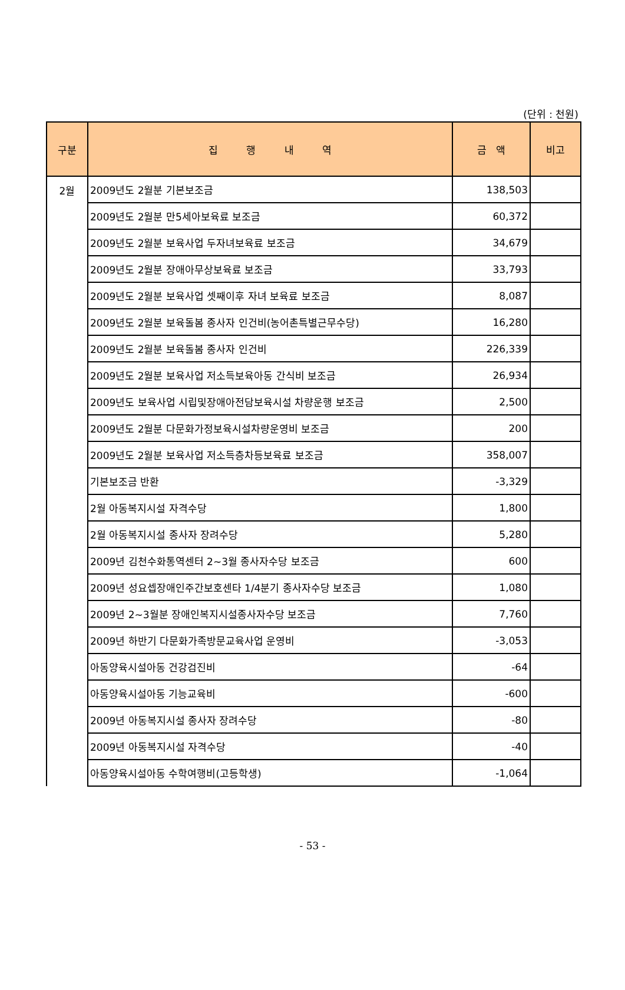(단위 : 천원)
| 구분 | 집 행 내 역 | 금 액 | 비고 |
| --- | --- | --- | --- |
| 2월 | 2009년도 2월분 기본보조금 | 138,503 | |
| | 2009년도 2월분 만5세아보육료 보조금 | 60,372 | |
| | 2009년도 2월분 보육사업 두자녀보육료 보조금 | 34,679 | |
| | 2009년도 2월분 장애아무상보육료 보조금 | 33,793 | |
| | 2009년도 2월분 보육사업 셋째이후 자녀 보육료 보조금 | 8,087 | |
| | 2009년도 2월분 보육돌봄 종사자 인건비(농어촌특별근무수당) | 16,280 | |
| | 2009년도 2월분 보육돌봄 종사자 인건비 | 226,339 | |
| | 2009년도 2월분 보육사업 저소득보육아동 간식비 보조금 | 26,934 | |
| | 2009년도 보육사업 시립및장애아전담보육시설 차량운행 보조금 | 2,500 | |
| | 2009년도 2월분 다문화가정보육시설차량운영비 보조금 | 200 | |
| | 2009년도 2월분 보육사업 저소득층차등보육료 보조금 | 358,007 | |
| | 기본보조금 반환 | -3,329 | |
| | 2월 아동복지시설 자격수당 | 1,800 | |
| | 2월 아동복지시설 종사자 장려수당 | 5,280 | |
| | 2009년 김천수화통역센터 2~3월 종사자수당 보조금 | 600 | |
| | 2009년 성요셉장애인주간보호센타 1/4분기 종사자수당 보조금 | 1,080 | |
| | 2009년 2~3월분 장애인복지시설종사자수당 보조금 | 7,760 | |
| | 2009년 하반기 다문화가족방문교육사업 운영비 | -3,053 | |
| | 아동양육시설아동 건강검진비 | -64 | |
| | 아동양육시설아동 기능교육비 | -600 | |
| | 2009년 아동복지시설 종사자 장려수당 | -80 | |
| | 2009년 아동복지시설 자격수당 | -40 | |
| | 아동양육시설아동 수학여행비(고등학생) | -1,064 | |
- 53 -